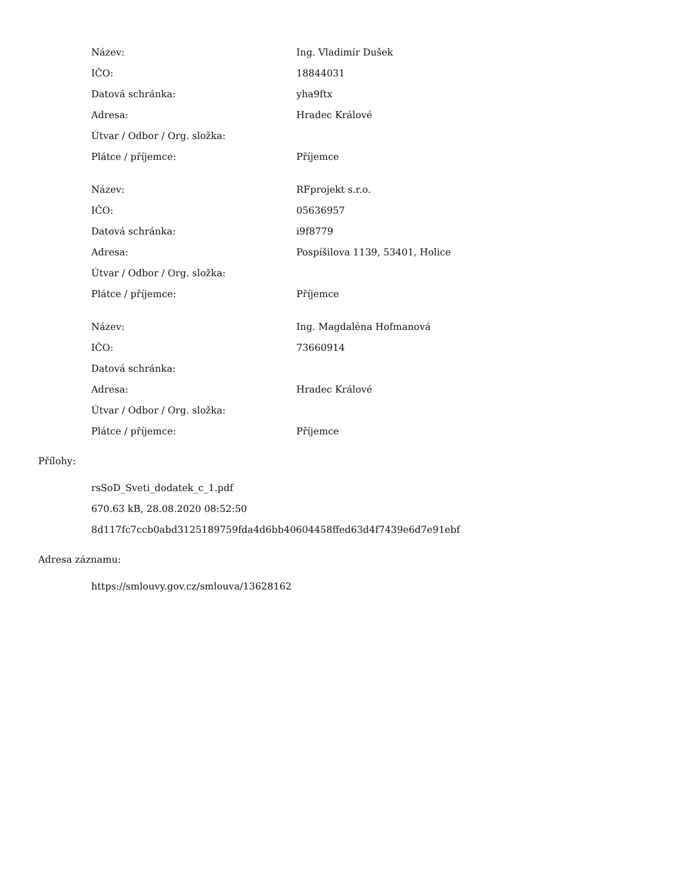| Název: | Ing. Vladimír Dušek |
| IČO: | 18844031 |
| Datová schránka: | yha9ftx |
| Adresa: | Hradec Králové |
| Útvar / Odbor / Org. složka: | |
| Plátce / příjemce: | Příjemce |
| Název: | RFprojekt s.r.o. |
| IČO: | 05636957 |
| Datová schránka: | i9f8779 |
| Adresa: | Pospíšilova 1139, 53401, Holice |
| Útvar / Odbor / Org. složka: | |
| Plátce / příjemce: | Příjemce |
| Název: | Ing. Magdaléna Hofmanová |
| IČO: | 73660914 |
| Datová schránka: | |
| Adresa: | Hradec Králové |
| Útvar / Odbor / Org. složka: | |
| Plátce / příjemce: | Příjemce |
Přílohy:
rsSoD_Sveti_dodatek_c_1.pdf
670.63 kB, 28.08.2020 08:52:50
8d117fc7ccb0abd3125189759fda4d6bb40604458ffed63d4f7439e6d7e91ebf
Adresa záznamu:
https://smlouvy.gov.cz/smlouva/13628162